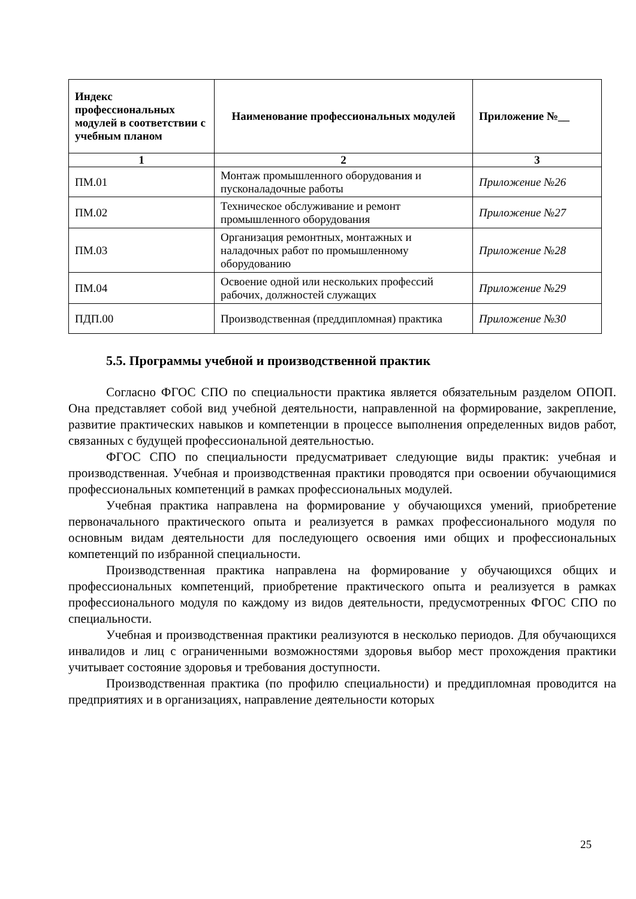| Индекс профессиональных модулей в соответствии с учебным планом | Наименование профессиональных модулей | Приложение №__ |
| --- | --- | --- |
| 1 | 2 | 3 |
| ПМ.01 | Монтаж промышленного оборудования и пусконаладочные работы | Приложение №26 |
| ПМ.02 | Техническое обслуживание и ремонт промышленного оборудования | Приложение №27 |
| ПМ.03 | Организация ремонтных, монтажных и наладочных работ по промышленному оборудованию | Приложение №28 |
| ПМ.04 | Освоение одной или нескольких профессий рабочих, должностей служащих | Приложение №29 |
| ПДП.00 | Производственная (преддипломная) практика | Приложение №30 |
5.5. Программы учебной и производственной практик
Согласно ФГОС СПО по специальности практика является обязательным разделом ОПОП. Она представляет собой вид учебной деятельности, направленной на формирование, закрепление, развитие практических навыков и компетенции в процессе выполнения определенных видов работ, связанных с будущей профессиональной деятельностью.
ФГОС СПО по специальности предусматривает следующие виды практик: учебная и производственная. Учебная и производственная практики проводятся при освоении обучающимися профессиональных компетенций в рамках профессиональных модулей.
Учебная практика направлена на формирование у обучающихся умений, приобретение первоначального практического опыта и реализуется в рамках профессионального модуля по основным видам деятельности для последующего освоения ими общих и профессиональных компетенций по избранной специальности.
Производственная практика направлена на формирование у обучающихся общих и профессиональных компетенций, приобретение практического опыта и реализуется в рамках профессионального модуля по каждому из видов деятельности, предусмотренных ФГОС СПО по специальности.
Учебная и производственная практики реализуются в несколько периодов. Для обучающихся инвалидов и лиц с ограниченными возможностями здоровья выбор мест прохождения практики учитывает состояние здоровья и требования доступности.
Производственная практика (по профилю специальности) и преддипломная проводится на предприятиях и в организациях, направление деятельности которых
25